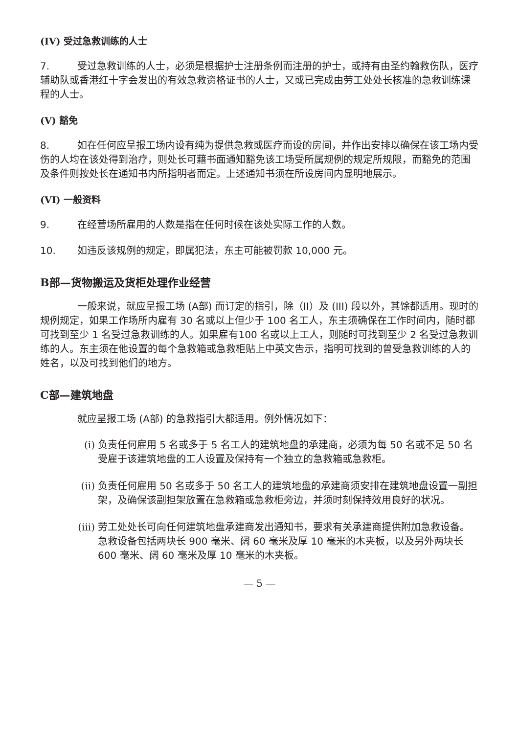(IV) 受过急救训练的人士
7. 受过急救训练的人士，必须是根据护士注册条例而注册的护士，或持有由圣约翰救伤队，医疗辅助队或香港红十字会发出的有效急救资格证书的人士，又或已完成由劳工处处长核准的急救训练课程的人士。
(V) 豁免
8. 如在任何应呈报工场内设有纯为提供急救或医疗而设的房间，并作出安排以确保在该工场内受伤的人均在该处得到治疗，则处长可藉书面通知豁免该工场受所属规例的规定所规限，而豁免的范围及条件则按处长在通知书内所指明者而定。上述通知书须在所设房间内显明地展示。
(VI) 一般资料
9. 在经营场所雇用的人数是指在任何时候在该处实际工作的人数。
10. 如违反该规例的规定，即属犯法，东主可能被罚款 10,000 元。
B部—货物搬运及货柜处理作业经营
一般来说，就应呈报工场 (A部) 而订定的指引，除（II）及 (III) 段以外，其馀都适用。现时的规例规定，如果工作场所内雇有 30 名或以上但少于 100 名工人，东主须确保在工作时间内，随时都可找到至少 1 名受过急救训练的人。如果雇有100 名或以上工人，则随时可找到至少 2 名受过急救训练的人。东主须在他设置的每个急救箱或急救柜贴上中英文告示，指明可找到的曾受急救训练的人的姓名，以及可找到他们的地方。
C部—建筑地盘
就应呈报工场 (A部) 的急救指引大都适用。例外情况如下：
(i) 负责任何雇用 5 名或多于 5 名工人的建筑地盘的承建商，必须为每 50 名或不足 50 名受雇于该建筑地盘的工人设置及保持有一个独立的急救箱或急救柜。
(ii) 负责任何雇用 50 名或多于 50 名工人的建筑地盘的承建商须安排在建筑地盘设置一副担架，及确保该副担架放置在急救箱或急救柜旁边，并须时刻保持效用良好的状况。
(iii) 劳工处处长可向任何建筑地盘承建商发出通知书，要求有关承建商提供附加急救设备。急救设备包括两块长 900 毫米、阔 60 毫米及厚 10 毫米的木夹板，以及另外两块长 600 毫米、阔 60 毫米及厚 10 毫米的木夹板。
— 5 —